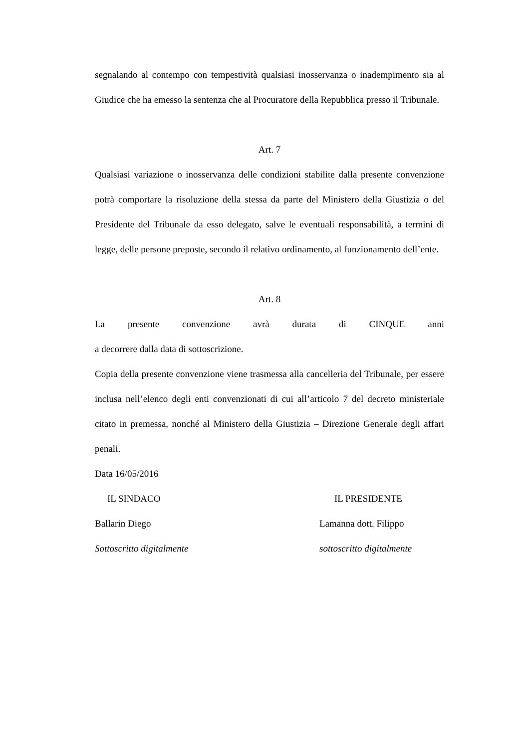segnalando al contempo con tempestività qualsiasi inosservanza o inadempimento sia al Giudice che ha emesso la sentenza che al Procuratore della Repubblica presso il Tribunale.
Art. 7
Qualsiasi variazione o inosservanza delle condizioni stabilite dalla presente convenzione potrà comportare la risoluzione della stessa da parte del Ministero della Giustizia o del Presidente del Tribunale da esso delegato, salve le eventuali responsabilità, a termini di legge, delle persone preposte, secondo il relativo ordinamento, al funzionamento dell’ente.
Art. 8
La presente convenzione avrà durata di CINQUE anni
a decorrere dalla data di sottoscrizione.
Copia della presente convenzione viene trasmessa alla cancelleria del Tribunale, per essere inclusa nell’elenco degli enti convenzionati di cui all’articolo 7 del decreto ministeriale citato in premessa, nonché al Ministero della Giustizia – Direzione Generale degli affari penali.
Data 16/05/2016
IL SINDACO IL PRESIDENTE
Ballarin Diego Lamanna dott. Filippo
Sottoscritto digitalmente sottoscritto digitalmente